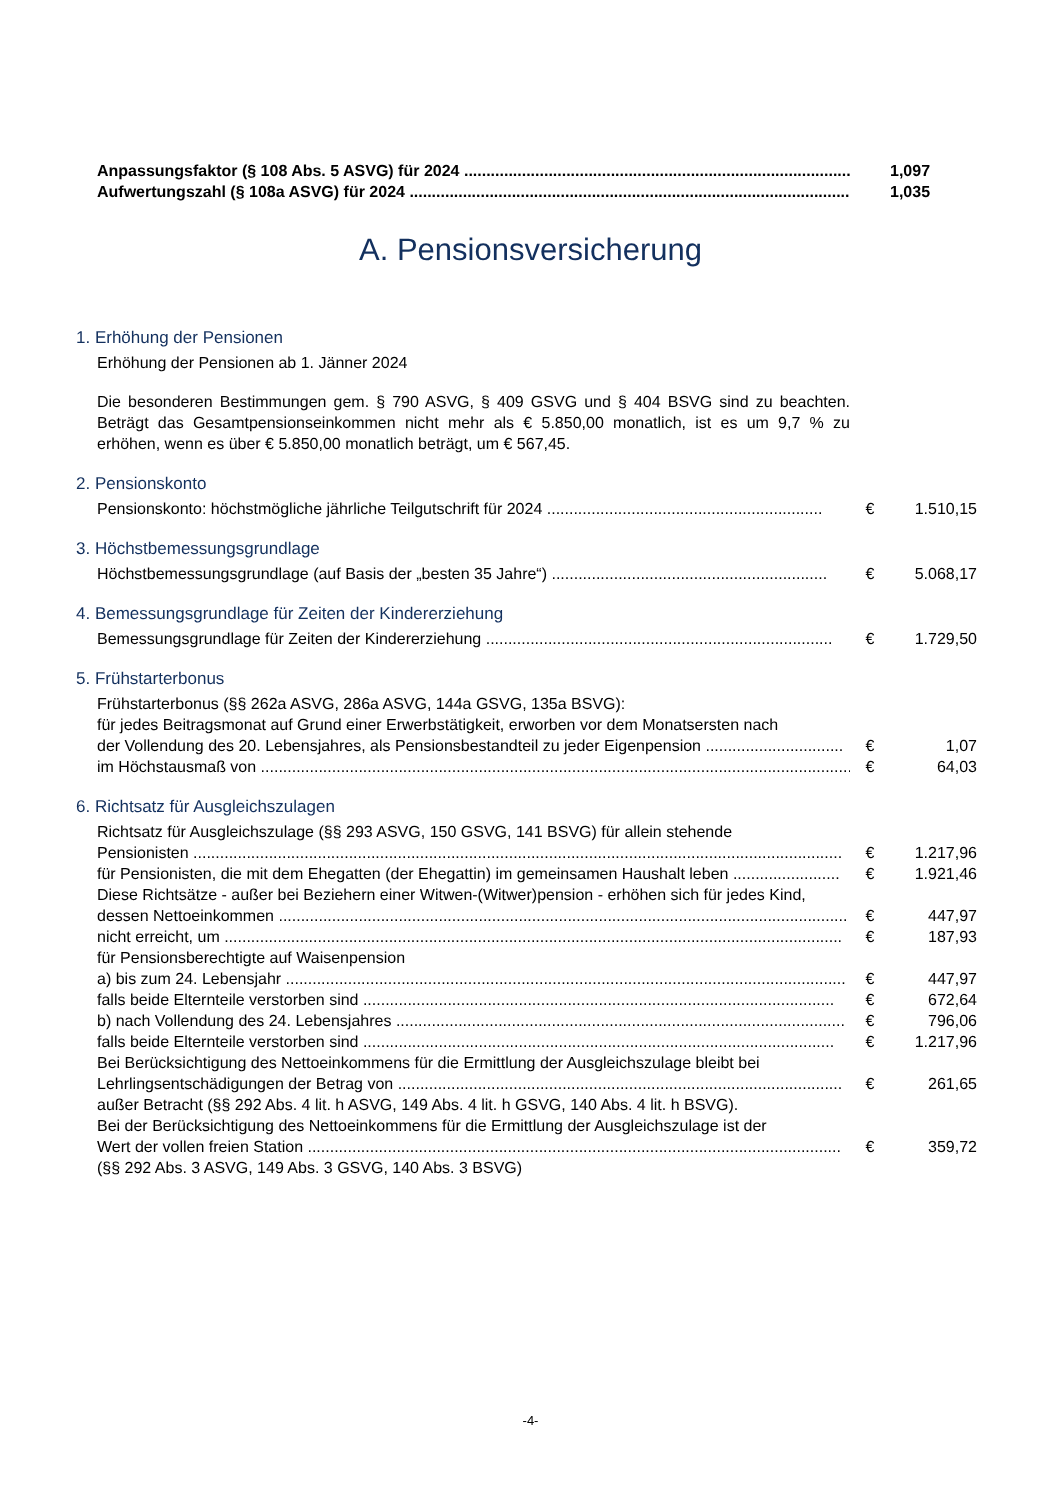Anpassungsfaktor (§ 108 Abs. 5 ASVG) für 2024 ........................................................................................... 1,097
Aufwertungszahl (§ 108a ASVG) für 2024 ...................................................................................................... 1,035
A. Pensionsversicherung
1. Erhöhung der Pensionen
Erhöhung der Pensionen ab 1. Jänner 2024
Die besonderen Bestimmungen gem. § 790 ASVG, § 409 GSVG und § 404 BSVG sind zu beachten. Beträgt das Gesamtpensionseinkommen nicht mehr als € 5.850,00 monatlich, ist es um 9,7 % zu erhöhen, wenn es über € 5.850,00 monatlich beträgt, um € 567,45.
2. Pensionskonto
Pensionskonto: höchstmögliche jährliche Teilgutschrift für 2024 .............................................................. € 1.510,15
3. Höchstbemessungsgrundlage
Höchstbemessungsgrundlage (auf Basis der „besten 35 Jahre“) .............................................................. € 5.068,17
4. Bemessungsgrundlage für Zeiten der Kindererziehung
Bemessungsgrundlage für Zeiten der Kindererziehung .............................................................................. € 1.729,50
5. Frühstarterbonus
Frühstarterbonus (§§ 262a ASVG, 286a ASVG, 144a GSVG, 135a BSVG):
für jedes Beitragsmonat auf Grund einer Erwerbstätigkeit, erworben vor dem Monatsersten nach
der Vollendung des 20. Lebensjahres, als Pensionsbestandteil zu jeder Eigenpension ............................... € 1,07
im Höchstausmaß von ..................................................................................................................................... € 64,03
6. Richtsatz für Ausgleichszulagen
Richtsatz für Ausgleichszulage (§§ 293 ASVG, 150 GSVG, 141 BSVG) für allein stehende
Pensionisten .................................................................................................................................................. € 1.217,96
für Pensionisten, die mit dem Ehegatten (der Ehegattin) im gemeinsamen Haushalt leben ........................ € 1.921,46
Diese Richtsätze - außer bei Beziehern einer Witwen-(Witwer)pension - erhöhen sich für jedes Kind,
dessen Nettoeinkommen ................................................................................................................................ € 447,97
nicht erreicht, um ........................................................................................................................................... € 187,93
für Pensionsberechtigte auf Waisenpension
a) bis zum 24. Lebensjahr .............................................................................................................................. € 447,97
falls beide Elternteile verstorben sind .......................................................................................................... € 672,64
b) nach Vollendung des 24. Lebensjahres ..................................................................................................... € 796,06
falls beide Elternteile verstorben sind .......................................................................................................... € 1.217,96
Bei Berücksichtigung des Nettoeinkommens für die Ermittlung der Ausgleichszulage bleibt bei
Lehrlingsentschädigungen der Betrag von .................................................................................................... € 261,65
außer Betracht (§§ 292 Abs. 4 lit. h ASVG, 149 Abs. 4 lit. h GSVG, 140 Abs. 4 lit. h BSVG).
Bei der Berücksichtigung des Nettoeinkommens für die Ermittlung der Ausgleichszulage ist der
Wert der vollen freien Station ........................................................................................................................ € 359,72
(§§ 292 Abs. 3 ASVG, 149 Abs. 3 GSVG, 140 Abs. 3 BSVG)
-4-